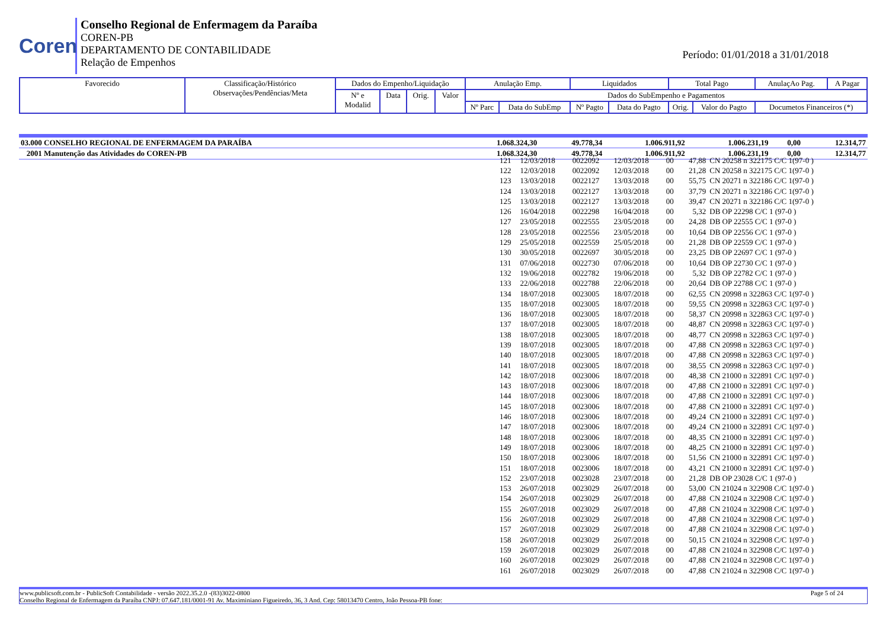Coren
Conselho Regional de Enfermagem da Paraíba
COREN-PB
DEPARTAMENTO DE CONTABILIDADE
Relação de Empenhos
Período: 01/01/2018 a 31/01/2018
| Favorecido | Classificação/Histórico Observações/Pendências/Meta | Dados do Empenho/Liquidação | | | | Anulação Emp. | | Liquidados | | Total Pago | | AnulaçAo Pag. | A Pagar |
| | | Nº e Modalid | Data | Orig. | Valor | Dados do SubEmpenho e Pagamentos | | | | | | | |
| | | | | | | Nº Parc | Data do SubEmp | Nº Pagto | Data do Pagto | Orig. | Valor do Pagto | Documetos Financeiros (*) | |
| 03.000 CONSELHO REGIONAL DE ENFERMAGEM DA PARAÍBA | 1.068.324,30 | 49.778,34 | 1.006.911,92 | 1.006.231,19 | 0,00 | 12.314,77 |
| 2001 Manutenção das Atividades do COREN-PB | 1.068.324,30 | 49.778,34 | 1.006.911,92 | 1.006.231,19 | 0,00 | 12.314,77 |
| 121 | 12/03/2018 | 0022092 | 12/03/2018 | 00 | 47,88 | CN 20258 n 322175 C/C 1(97-0 ) |
| 122 | 12/03/2018 | 0022092 | 12/03/2018 | 00 | 21,28 | CN 20258 n 322175 C/C 1(97-0 ) |
| 123 | 13/03/2018 | 0022127 | 13/03/2018 | 00 | 55,75 | CN 20271 n 322186 C/C 1(97-0 ) |
| 124 | 13/03/2018 | 0022127 | 13/03/2018 | 00 | 37,79 | CN 20271 n 322186 C/C 1(97-0 ) |
| 125 | 13/03/2018 | 0022127 | 13/03/2018 | 00 | 39,47 | CN 20271 n 322186 C/C 1(97-0 ) |
| 126 | 16/04/2018 | 0022298 | 16/04/2018 | 00 | 5,32 | DB OP 22298 C/C 1 (97-0 ) |
| 127 | 23/05/2018 | 0022555 | 23/05/2018 | 00 | 24,28 | DB OP 22555 C/C 1 (97-0 ) |
| 128 | 23/05/2018 | 0022556 | 23/05/2018 | 00 | 10,64 | DB OP 22556 C/C 1 (97-0 ) |
| 129 | 25/05/2018 | 0022559 | 25/05/2018 | 00 | 21,28 | DB OP 22559 C/C 1 (97-0 ) |
| 130 | 30/05/2018 | 0022697 | 30/05/2018 | 00 | 23,25 | DB OP 22697 C/C 1 (97-0 ) |
| 131 | 07/06/2018 | 0022730 | 07/06/2018 | 00 | 10,64 | DB OP 22730 C/C 1 (97-0 ) |
| 132 | 19/06/2018 | 0022782 | 19/06/2018 | 00 | 5,32 | DB OP 22782 C/C 1 (97-0 ) |
| 133 | 22/06/2018 | 0022788 | 22/06/2018 | 00 | 20,64 | DB OP 22788 C/C 1 (97-0 ) |
| 134 | 18/07/2018 | 0023005 | 18/07/2018 | 00 | 62,55 | CN 20998 n 322863 C/C 1(97-0 ) |
| 135 | 18/07/2018 | 0023005 | 18/07/2018 | 00 | 59,55 | CN 20998 n 322863 C/C 1(97-0 ) |
| 136 | 18/07/2018 | 0023005 | 18/07/2018 | 00 | 58,37 | CN 20998 n 322863 C/C 1(97-0 ) |
| 137 | 18/07/2018 | 0023005 | 18/07/2018 | 00 | 48,87 | CN 20998 n 322863 C/C 1(97-0 ) |
| 138 | 18/07/2018 | 0023005 | 18/07/2018 | 00 | 48,77 | CN 20998 n 322863 C/C 1(97-0 ) |
| 139 | 18/07/2018 | 0023005 | 18/07/2018 | 00 | 47,88 | CN 20998 n 322863 C/C 1(97-0 ) |
| 140 | 18/07/2018 | 0023005 | 18/07/2018 | 00 | 47,88 | CN 20998 n 322863 C/C 1(97-0 ) |
| 141 | 18/07/2018 | 0023005 | 18/07/2018 | 00 | 38,55 | CN 20998 n 322863 C/C 1(97-0 ) |
| 142 | 18/07/2018 | 0023006 | 18/07/2018 | 00 | 48,38 | CN 21000 n 322891 C/C 1(97-0 ) |
| 143 | 18/07/2018 | 0023006 | 18/07/2018 | 00 | 47,88 | CN 21000 n 322891 C/C 1(97-0 ) |
| 144 | 18/07/2018 | 0023006 | 18/07/2018 | 00 | 47,88 | CN 21000 n 322891 C/C 1(97-0 ) |
| 145 | 18/07/2018 | 0023006 | 18/07/2018 | 00 | 47,88 | CN 21000 n 322891 C/C 1(97-0 ) |
| 146 | 18/07/2018 | 0023006 | 18/07/2018 | 00 | 49,24 | CN 21000 n 322891 C/C 1(97-0 ) |
| 147 | 18/07/2018 | 0023006 | 18/07/2018 | 00 | 49,24 | CN 21000 n 322891 C/C 1(97-0 ) |
| 148 | 18/07/2018 | 0023006 | 18/07/2018 | 00 | 48,35 | CN 21000 n 322891 C/C 1(97-0 ) |
| 149 | 18/07/2018 | 0023006 | 18/07/2018 | 00 | 48,25 | CN 21000 n 322891 C/C 1(97-0 ) |
| 150 | 18/07/2018 | 0023006 | 18/07/2018 | 00 | 51,56 | CN 21000 n 322891 C/C 1(97-0 ) |
| 151 | 18/07/2018 | 0023006 | 18/07/2018 | 00 | 43,21 | CN 21000 n 322891 C/C 1(97-0 ) |
| 152 | 23/07/2018 | 0023028 | 23/07/2018 | 00 | 21,28 | DB OP 23028 C/C 1 (97-0 ) |
| 153 | 26/07/2018 | 0023029 | 26/07/2018 | 00 | 53,00 | CN 21024 n 322908 C/C 1(97-0 ) |
| 154 | 26/07/2018 | 0023029 | 26/07/2018 | 00 | 47,88 | CN 21024 n 322908 C/C 1(97-0 ) |
| 155 | 26/07/2018 | 0023029 | 26/07/2018 | 00 | 47,88 | CN 21024 n 322908 C/C 1(97-0 ) |
| 156 | 26/07/2018 | 0023029 | 26/07/2018 | 00 | 47,88 | CN 21024 n 322908 C/C 1(97-0 ) |
| 157 | 26/07/2018 | 0023029 | 26/07/2018 | 00 | 47,88 | CN 21024 n 322908 C/C 1(97-0 ) |
| 158 | 26/07/2018 | 0023029 | 26/07/2018 | 00 | 50,15 | CN 21024 n 322908 C/C 1(97-0 ) |
| 159 | 26/07/2018 | 0023029 | 26/07/2018 | 00 | 47,88 | CN 21024 n 322908 C/C 1(97-0 ) |
| 160 | 26/07/2018 | 0023029 | 26/07/2018 | 00 | 47,88 | CN 21024 n 322908 C/C 1(97-0 ) |
| 161 | 26/07/2018 | 0023029 | 26/07/2018 | 00 | 47,88 | CN 21024 n 322908 C/C 1(97-0 ) |
www.publicsoft.com.br - PublicSoft Contabilidade - versão 2022.35.2.0 -(83)3022-0800 Page 5 of 24
Conselho Regional de Enfermagem da Paraíba CNPJ: 07.647.181/0001-91 Av. Maximiniano Figueiredo, 36, 3 And. Cep: 58013470 Centro, João Pessoa-PB fone: